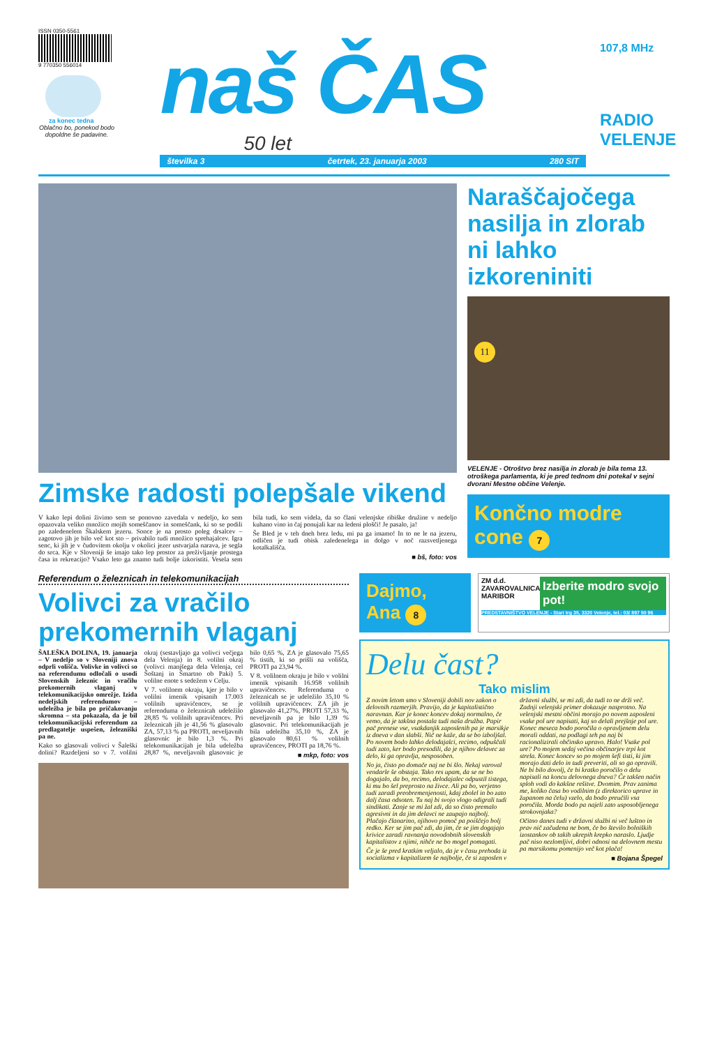ISSN 0350-5561
9 770350 556014
za konec tedna
Oblačno bo, ponekod bodo dopoldne še padavine.
naš ČAS
50 let
številka 3 četrtek, 23. januarja 2003 280 SIT
107,8 MHz
RADIO VELENJE
Zimske radosti polepšale vikend
V kako lepi dolini živimo sem se ponovno zavedala v nedeljo, ko sem opazovala veliko množico mojih someščanov in someščank, ki so se podili po zaledenelem Škalskem jezeru. Sonce je na prosto poleg drsalcev – zagotovo jih je bilo več kot sto – privabilo tudi množico sprehajalcev. Igra senc, ki jih je v čudovitem okolju v okolici jezer ustvarjala narava, je segla do srca. Kje v Sloveniji še imajo tako lep prostor za preživljanje prostega časa in rekreacijo? Vsako leto ga znamo tudi bolje izkoristiti. Vesela sem bila tudi, ko sem videla, da so člani velenjske ribiške družine v nedeljo kuhano vino in čaj ponujali kar na ledeni plošči! Je pasalo, ja!
Še Bled je v teh dneh brez ledu, mi pa ga imamo! In to ne le na jezeru, odličen je tudi obisk zaledenelega in dolgo v noč razsvetljenega kotalkališča.
■ bš, foto: vos
Naraščajočega nasilja in zlorab ni lahko izkoreniniti
11
VELENJE - Otroštvo brez nasilja in zlorab je bila tema 13. otroškega parlamenta, ki je pred tednom dni potekal v sejni dvorani Mestne občine Velenje.
Končno modre cone 7
Referendum o železnicah in telekomunikacijah
Volivci za vračilo prekomernih vlaganj
ŠALEŠKA DOLINA, 19. januarja – V nedeljo so v Sloveniji znova odprli volišča. Volivke in volivci so na referendumu odločali o usodi Slovenskih železnic in vračilu prekomernih vlaganj v telekomunikacijsko omrežje. Izida nedeljskih referendumov – udeležba je bila po pričakovanju skromna – sta pokazala, da je bil telekomunikacijski referendum za predlagatelje uspešen, železniški pa ne.
Kako so glasovali volivci v Šaleški dolini? Razdeljeni so v 7. volilni okraj (sestavljajo ga volivci večjega dela Velenja) in 8. volilni okraj (volivci manjšega dela Velenja, cel Šoštanj in Šmartno ob Paki) 5. volilne enote s sedežem v Celju.
V 7. volilnem okraju, kjer je bilo v volilni imenik vpisanih 17.003 volilnih upravičencev, se je referenduma o železnicah udeležilo 28,85 % volilnih upravičencev. Pri železnicah jih je 41,56 % glasovalo ZA, 57,13 % pa PROTI, neveljavnih glasovnic je bilo 1,3 %. Pri telekomunikacijah je bila udeležba 28,87 %, neveljavnih glasovnic je bilo 0,65 %, ZA je glasovalo 75,65 % tistih, ki so prišli na volišča, PROTI pa 23,94 %.
V 8. volilnem okraju je bilo v volilni imenik vpisanih 16.958 volilnih upravičencev. Referenduma o železnicah se je udeležilo 35,10 % volilnih upravičencev. ZA jih je glasovalo 41,27%, PROTI 57,33 %, neveljavnih pa je bilo 1,39 % glasovnic. Pri telekomunikacijah je bila udeležba 35,10 %, ZA je glasovalo 80,61 % volilnih upravičencev, PROTI pa 18,76 %.
■ mkp, foto: vos
Dajmo, Ana 8
ZM d.d.
ZAVAROVALNICA MARIBOR
Izberite modro svojo pot!
PREDSTAVNIŠTVO VELENJE - Stari trg 35, 3320 Velenje, tel.: 03/ 897 50 96
Delu čast?
Tako mislim
Z novim letom smo v Sloveniji dobili nov zakon o delovnih razmerjih. Pravijo, da je kapitalistično naravnan. Kar je konec koncev dokaj normalno, če vemo, da je takšna postala tudi naša družba. Papir pač prenese vse, vsakdanjik zaposlenih pa je marsikje iz dneva v dan slabši. Nič ne kaže, da se bo izboljšal. Po novem bodo lahko delodajalci, recimo, odpuščali tudi zato, ker bodo presodili, da je njihov delavec za delo, ki ga opravlja, nesposoben.
No ja, čisto po domače naj ne bi šlo. Nekaj varoval vendarle še obstaja. Tako res upam, da se ne bo dogajalo, da bo, recimo, delodajalec odpustil tistega, ki mu bo šel preprosto na živce. Ali pa bo, verjetno tudi zaradi preobremenjenosti, kdaj zbolel in bo zato dalj časa odsoten. Tu naj bi svojo vlogo odigrali tudi sindikati. Zanje se mi žal zdi, da so čisto premalo agresivni in da jim delavci ne zaupajo najbolj. Plačajo članarino, njihovo pomoč pa poiščejo bolj redko. Ker se jim pač zdi, da jim, če se jim dogajajo krivice zaradi ravnanja novodobnih slovenskih kapitalistov z njimi, nihče ne bo mogel pomagati.
Če je še pred kratkim veljalo, da je v času prehoda iz socializma v kapitalizem še najbolje, če si zaposlen v državni službi, se mi zdi, da tudi to ne drži več. Zadnji velenjski primer dokazuje nasprotno. Na velenjski mestni občini morajo po novem zaposleni vsake pol ure napisati, kaj so delali prejšnje pol ure. Konec meseca bodo poročila o opravljenem delu morali oddati, na podlagi teh pa naj bi racionalizirali občinsko upravo. Halo! Vsake pol ure? Po mojem sedaj večina občinarjev trpi kot strela. Konec koncev so po mojem šefi tisti, ki jim morajo dati delo in tudi preveriti, ali so ga opravili. Ne bi bilo dovolj, če bi kratko poročilo o delu napisali na koncu delovnega dneva? Če takšen način sploh vodi do kakšne rešitve. Dvomim. Prav zanima me, koliko časa bo vodilnim (z direktorico uprave in županom na čelu) vzelo, da bodo preučili vsa poročila. Morda bodo pa najeli zato usposobljenega strokovnjaka?
Očitno danes tudi v državni službi ni več luštno in prav nič začudena ne bom, če bo število bolniških izostankov ob takih ukrepih krepko naraslo. Ljudje pač niso nezlomljivi, dobri odnosi na delovnem mestu pa marsikomu pomenijo več kot plača!
■ Bojana Špegel